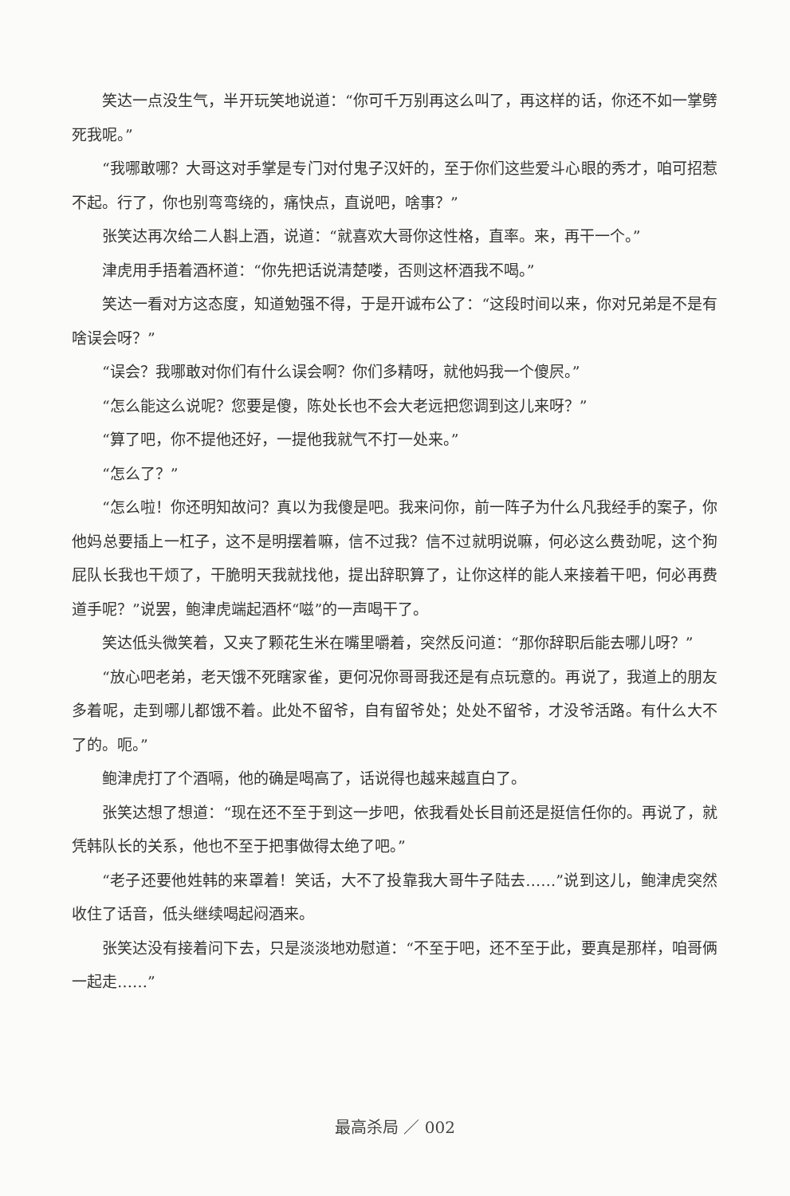笑达一点没生气，半开玩笑地说道：“你可千万别再这么叫了，再这样的话，你还不如一掌劈死我呢。”
“我哪敢哪？大哥这对手掌是专门对付鬼子汉奸的，至于你们这些爱斗心眼的秀才，咱可招惹不起。行了，你也别弯弯绕的，痛快点，直说吧，啥事？”
张笑达再次给二人斟上酒，说道：“就喜欢大哥你这性格，直率。来，再干一个。”
津虎用手捂着酒杯道：“你先把话说清楚喽，否则这杯酒我不喝。”
笑达一看对方这态度，知道勉强不得，于是开诚布公了：“这段时间以来，你对兄弟是不是有啥误会呀？”
“误会？我哪敢对你们有什么误会啊？你们多精呀，就他妈我一个傻屄。”
“怎么能这么说呢？您要是傻，陈处长也不会大老远把您调到这儿来呀？”
“算了吧，你不提他还好，一提他我就气不打一处来。”
“怎么了？”
“怎么啦！你还明知故问？真以为我傻是吧。我来问你，前一阵子为什么凡我经手的案子，你他妈总要插上一杠子，这不是明摆着嘛，信不过我？信不过就明说嘛，何必这么费劲呢，这个狗屁队长我也干烦了，干脆明天我就找他，提出辞职算了，让你这样的能人来接着干吧，何必再费道手呢？”说罢，鲍津虎端起酒杯“嗞”的一声喝干了。
笑达低头微笑着，又夹了颗花生米在嘴里嚼着，突然反问道：“那你辞职后能去哪儿呀？”
“放心吧老弟，老天饿不死瞎家雀，更何况你哥哥我还是有点玩意的。再说了，我道上的朋友多着呢，走到哪儿都饿不着。此处不留爷，自有留爷处；处处不留爷，才没爷活路。有什么大不了的。呃。”
鲍津虎打了个酒嗝，他的确是喝高了，话说得也越来越直白了。
张笑达想了想道：“现在还不至于到这一步吧，依我看处长目前还是挺信任你的。再说了，就凭韩队长的关系，他也不至于把事做得太绝了吧。”
“老子还要他姓韩的来罩着！笑话，大不了投靠我大哥牛子陆去……”说到这儿，鲍津虎突然收住了话音，低头继续喝起闷酒来。
张笑达没有接着问下去，只是淡淡地劝慰道：“不至于吧，还不至于此，要真是那样，咱哥俩一起走……”
最高杀局 ／ 002